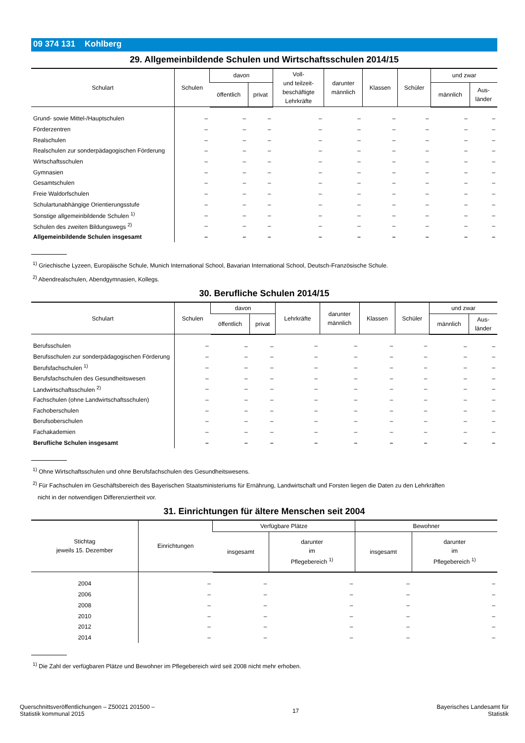09 374 131 Kohlberg
29. Allgemeinbildende Schulen und Wirtschaftsschulen 2014/15
| Schulart | Schulen | davon | | Voll- und teilzeit- beschäftigte Lehrkräfte | darunter männlich | Klassen | Schüler | und zwar | |
| --- | --- | --- | --- | --- | --- | --- | --- | --- | --- |
| | | öffentlich | privat | | | | | männlich | Aus- länder |
| Grund- sowie Mittel-/Hauptschulen | – | – | – | – | – | – | – | – | – |
| Förderzentren | – | – | – | – | – | – | – | – | – |
| Realschulen | – | – | – | – | – | – | – | – | – |
| Realschulen zur sonderpädagogischen Förderung | – | – | – | – | – | – | – | – | – |
| Wirtschaftsschulen | – | – | – | – | – | – | – | – | – |
| Gymnasien | – | – | – | – | – | – | – | – | – |
| Gesamtschulen | – | – | – | – | – | – | – | – | – |
| Freie Waldorfschulen | – | – | – | – | – | – | – | – | – |
| Schulartunabhängige Orientierungsstufe | – | – | – | – | – | – | – | – | – |
| Sonstige allgemeinbildende Schulen <sup>1)</sup> | – | – | – | – | – | – | – | – | – |
| Schulen des zweiten Bildungswegs <sup>2)</sup> | – | – | – | – | – | – | – | – | – |
| Allgemeinbildende Schulen insgesamt | – | – | – | – | – | – | – | – | – |
<sup>1)</sup> Griechische Lyzeen, Europäische Schule, Munich International School, Bavarian International School, Deutsch-Französische Schule.
<sup>2)</sup> Abendrealschulen, Abendgymnasien, Kollegs.
30. Berufliche Schulen 2014/15
| Schulart | Schulen | davon | | Lehrkräfte | darunter männlich | Klassen | Schüler | und zwar | |
| --- | --- | --- | --- | --- | --- | --- | --- | --- | --- |
| | | öffentlich | privat | | | | | männlich | Aus- länder |
| Berufsschulen | – | – | – | – | – | – | – | – | – |
| Berufsschulen zur sonderpädagogischen Förderung | – | – | – | – | – | – | – | – | – |
| Berufsfachschulen <sup>1)</sup> | – | – | – | – | – | – | – | – | – |
| Berufsfachschulen des Gesundheitswesen | – | – | – | – | – | – | – | – | – |
| Landwirtschaftsschulen <sup>2)</sup> | – | – | – | – | – | – | – | – | – |
| Fachschulen (ohne Landwirtschaftsschulen) | – | – | – | – | – | – | – | – | – |
| Fachoberschulen | – | – | – | – | – | – | – | – | – |
| Berufsoberschulen | – | – | – | – | – | – | – | – | – |
| Fachakademien | – | – | – | – | – | – | – | – | – |
| Berufliche Schulen insgesamt | – | – | – | – | – | – | – | – | – |
<sup>1)</sup> Ohne Wirtschaftsschulen und ohne Berufsfachschulen des Gesundheitswesens.
<sup>2)</sup> Für Fachschulen im Geschäftsbereich des Bayerischen Staatsministeriums für Ernährung, Landwirtschaft und Forsten liegen die Daten zu den Lehrkräften
nicht in der notwendigen Differenziertheit vor.
31. Einrichtungen für ältere Menschen seit 2004
| Stichtag jeweils 15. Dezember | Einrichtungen | Verfügbare Plätze | | Bewohner | |
| --- | --- | --- | --- | --- | --- |
| | | insgesamt | darunter im Pflegebereich <sup>1)</sup> | insgesamt | darunter im Pflegebereich <sup>1)</sup> |
| 2004 | – | – | – | – | – |
| 2006 | – | – | – | – | – |
| 2008 | – | – | – | – | – |
| 2010 | – | – | – | – | – |
| 2012 | – | – | – | – | – |
| 2014 | – | – | – | – | – |
<sup>1)</sup> Die Zahl der verfügbaren Plätze und Bewohner im Pflegebereich wird seit 2008 nicht mehr erhoben.
Querschnittsveröffentlichungen – Z50021 201500 –
Statistik kommunal 2015
17
Bayerisches Landesamt für
Statistik